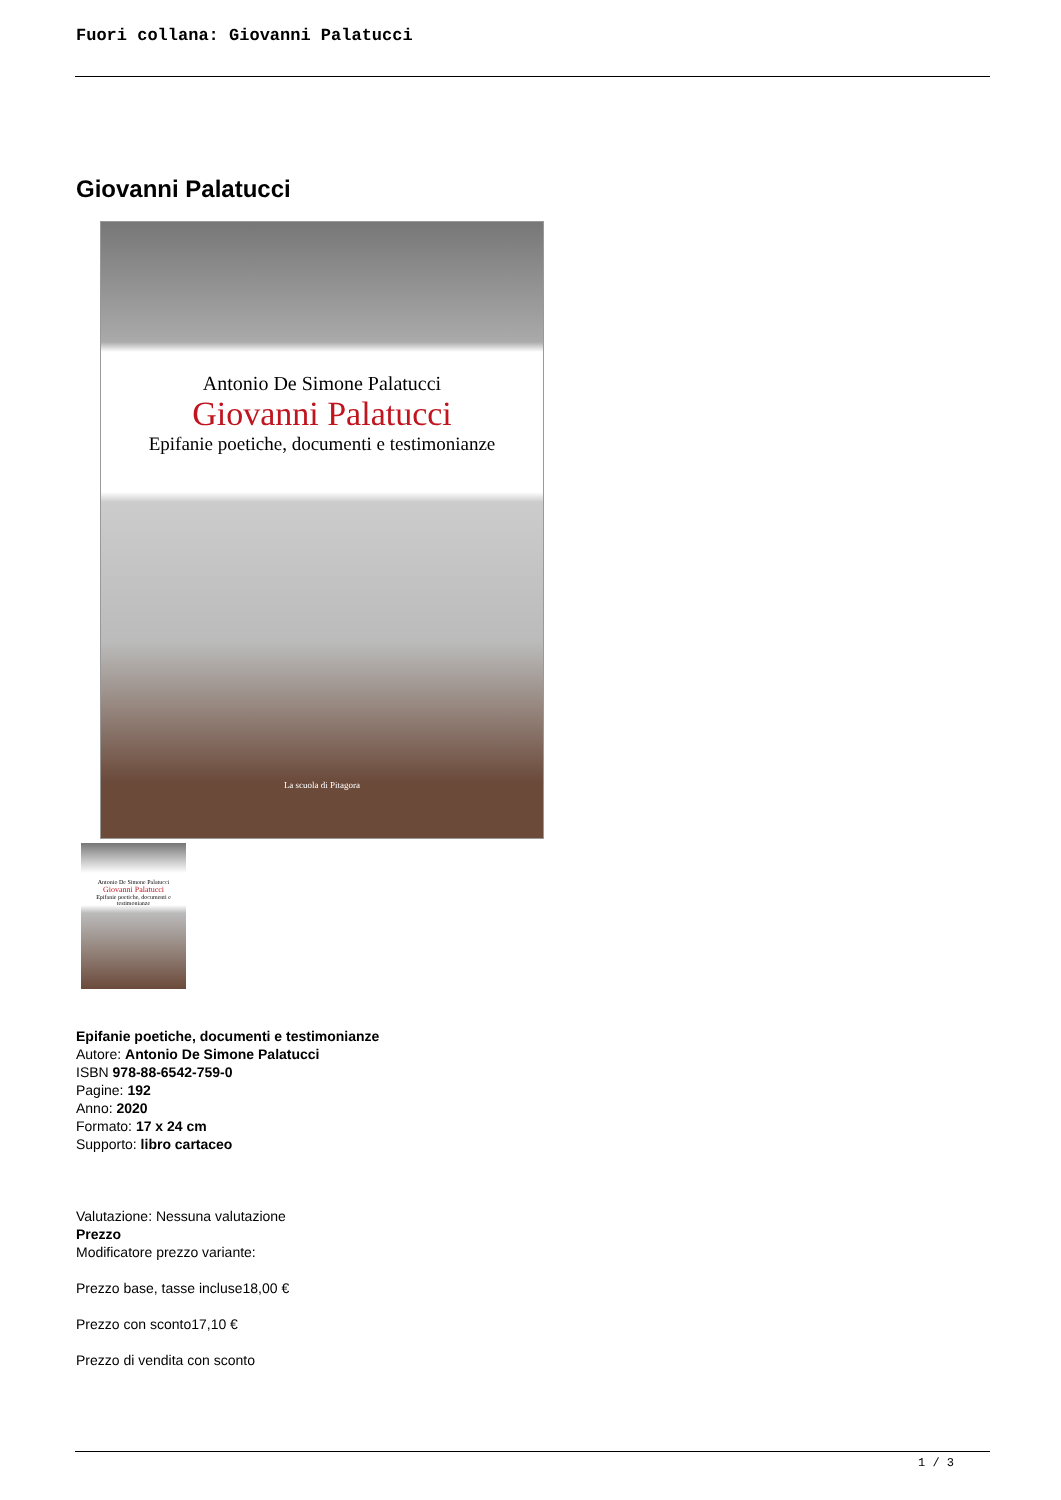Fuori collana: Giovanni Palatucci
Giovanni Palatucci
Antonio De Simone Palatucci
Giovanni Palatucci
Epifanie poetiche, documenti e testimonianze
La scuola di Pitagora
Antonio De Simone Palatucci
Giovanni Palatucci
Epifanie poetiche, documenti e testimonianze
Epifanie poetiche, documenti e testimonianze
Autore: Antonio De Simone Palatucci
ISBN 978-88-6542-759-0
Pagine: 192
Anno: 2020
Formato: 17 x 24 cm
Supporto: libro cartaceo
Valutazione: Nessuna valutazione
Prezzo
Modificatore prezzo variante:
Prezzo base, tasse incluse18,00 €
Prezzo con sconto17,10 €
Prezzo di vendita con sconto
1 / 3